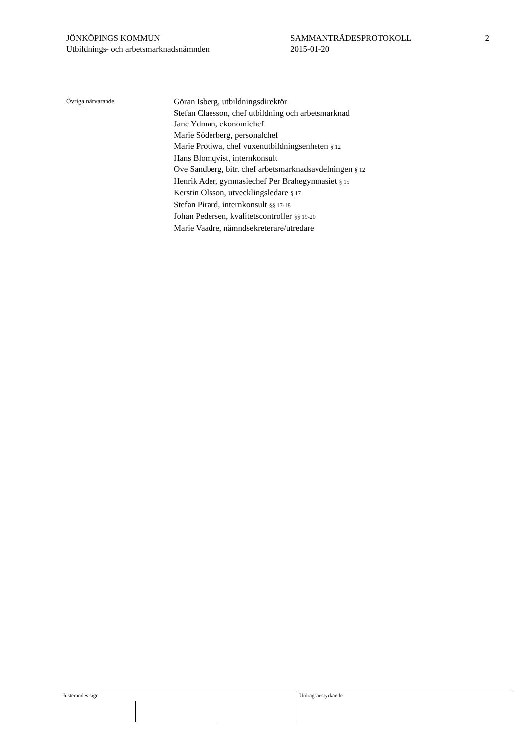JÖNKÖPINGS KOMMUN
Utbildnings- och arbetsmarknadsnämnden
SAMMANTRÄDESPROTOKOLL
2015-01-20
2
Övriga närvarande
Göran Isberg, utbildningsdirektör
Stefan Claesson, chef utbildning och arbetsmarknad
Jane Ydman, ekonomichef
Marie Söderberg, personalchef
Marie Protiwa, chef vuxenutbildningsenheten § 12
Hans Blomqvist, internkonsult
Ove Sandberg, bitr. chef arbetsmarknadsavdelningen § 12
Henrik Ader, gymnasiechef Per Brahegymnasiet § 15
Kerstin Olsson, utvecklingsledare § 17
Stefan Pirard, internkonsult §§ 17-18
Johan Pedersen, kvalitetscontroller §§ 19-20
Marie Vaadre, nämndsekreterare/utredare
Justerandes sign
Utdragsbestyrkande